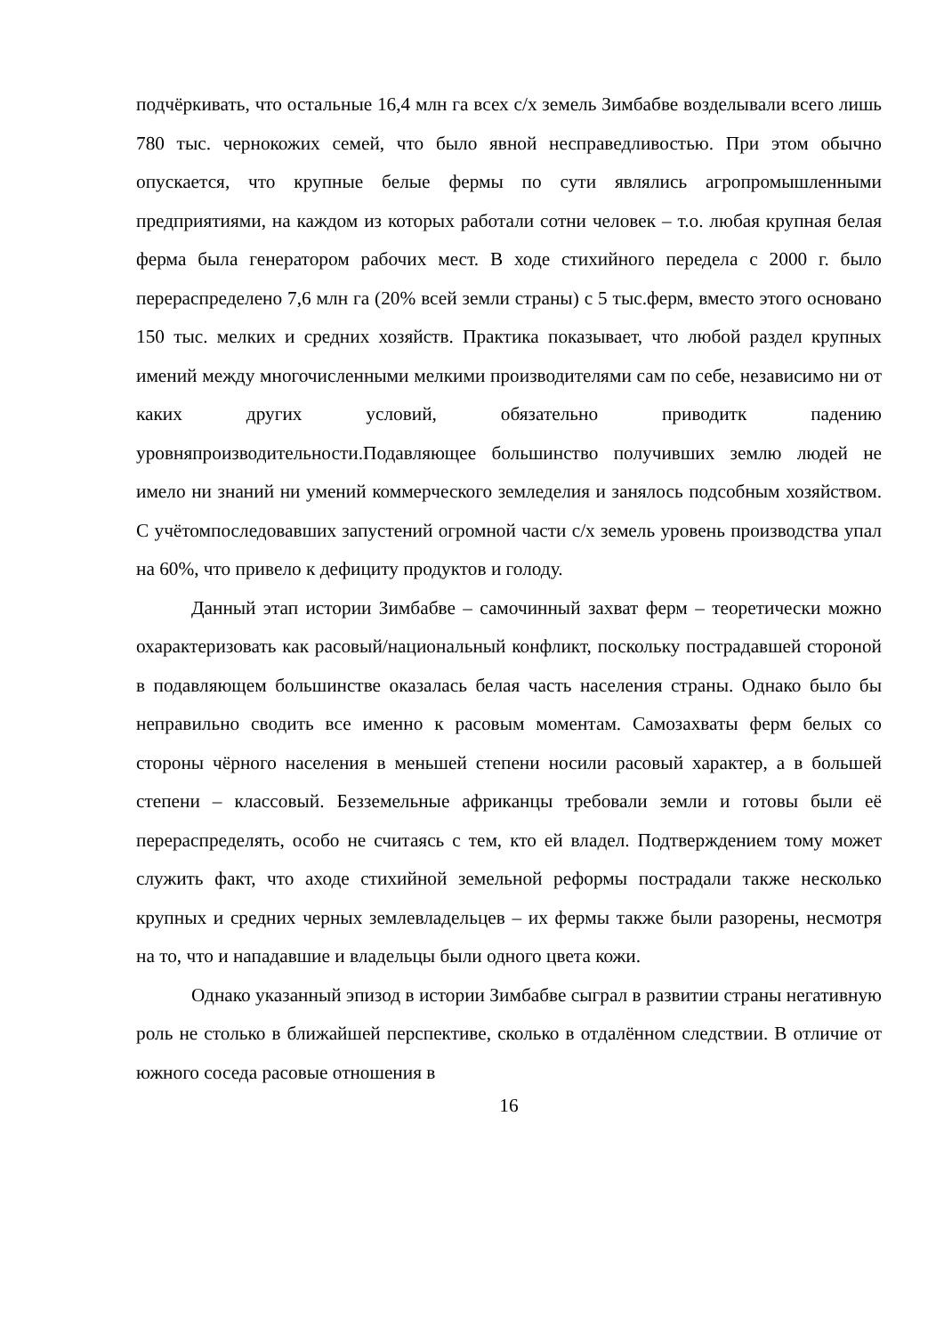подчёркивать, что остальные 16,4 млн га всех с/х земель Зимбабве возделывали всего лишь 780 тыс. чернокожих семей, что было явной несправедливостью. При этом обычно опускается, что крупные белые фермы по сути являлись агропромышленными предприятиями, на каждом из которых работали сотни человек – т.о. любая крупная белая ферма была генератором рабочих мест. В ходе стихийного передела с 2000 г. было перераспределено 7,6 млн га (20% всей земли страны) с 5 тыс.ферм, вместо этого основано 150 тыс. мелких и средних хозяйств. Практика показывает, что любой раздел крупных имений между многочисленными мелкими производителями сам по себе, независимо ни от каких других условий, обязательно приводитк падению уровняпроизводительности.Подавляющее большинство получивших землю людей не имело ни знаний ни умений коммерческого земледелия и занялось подсобным хозяйством. С учётомпоследовавших запустений огромной части с/х земель уровень производства упал на 60%, что привело к дефициту продуктов и голоду.
Данный этап истории Зимбабве – самочинный захват ферм – теоретически можно охарактеризовать как расовый/национальный конфликт, поскольку пострадавшей стороной в подавляющем большинстве оказалась белая часть населения страны. Однако было бы неправильно сводить все именно к расовым моментам. Самозахваты ферм белых со стороны чёрного населения в меньшей степени носили расовый характер, а в большей степени – классовый. Безземельные африканцы требовали земли и готовы были её перераспределять, особо не считаясь с тем, кто ей владел. Подтверждением тому может служить факт, что аходе стихийной земельной реформы пострадали также несколько крупных и средних черных землевладельцев – их фермы также были разорены, несмотря на то, что и нападавшие и владельцы были одного цвета кожи.
Однако указанный эпизод в истории Зимбабве сыграл в развитии страны негативную роль не столько в ближайшей перспективе, сколько в отдалённом следствии. В отличие от южного соседа расовые отношения в
16